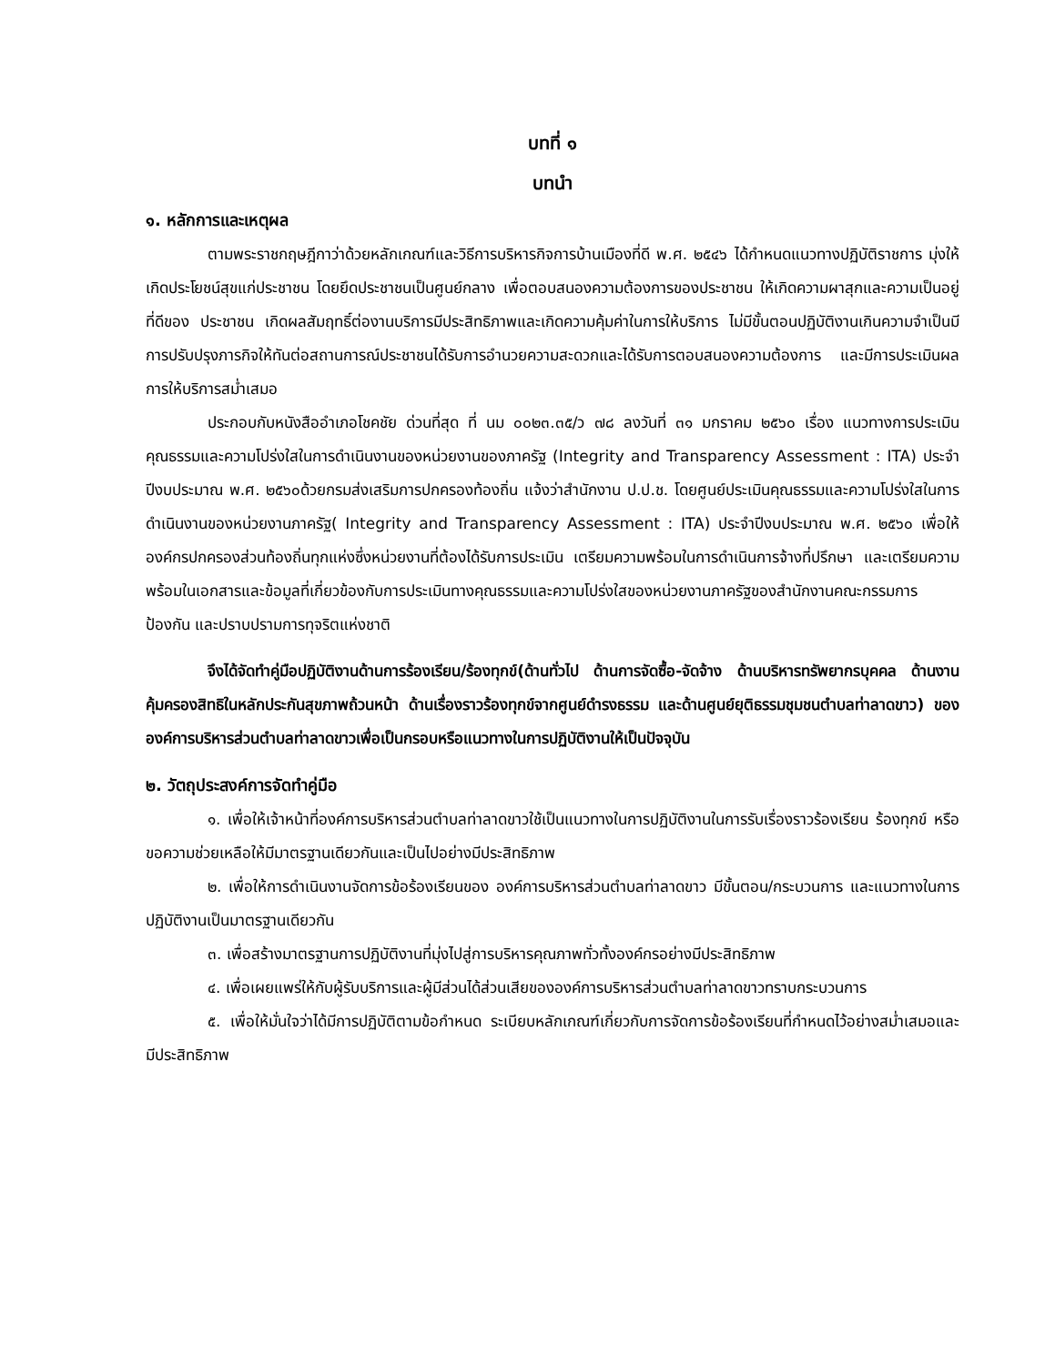บทที่ ๑
บทนำ
๑. หลักการและเหตุผล
ตามพระราชกฤษฎีกาว่าด้วยหลักเกณฑ์และวิธีการบริหารกิจการบ้านเมืองที่ดี พ.ศ. ๒๕๔๖ ได้กำหนดแนวทางปฏิบัติราชการ มุ่งให้เกิดประโยชน์สุขแก่ประชาชน โดยยึดประชาชนเป็นศูนย์กลาง เพื่อตอบสนองความต้องการของประชาชน ให้เกิดความผาสุกและความเป็นอยู่ที่ดีของ ประชาชน เกิดผลสัมฤทธิ์ต่องานบริการมีประสิทธิภาพและเกิดความคุ้มค่าในการให้บริการ ไม่มีขั้นตอนปฏิบัติงานเกินความจำเป็นมีการปรับปรุงภารกิจให้ทันต่อสถานการณ์ประชาชนได้รับการอำนวยความสะดวกและได้รับการตอบสนองความต้องการ และมีการประเมินผลการให้บริการสม่ำเสมอ
ประกอบกับหนังสืออำเภอโชคชัย ด่วนที่สุด ที่ นม ๐๐๒๓.๓๕/ว ๗๘ ลงวันที่ ๓๑ มกราคม ๒๕๖๐ เรื่อง แนวทางการประเมินคุณธรรมและความโปร่งใสในการดำเนินงานของหน่วยงานของภาครัฐ (Integrity and Transparency Assessment : ITA) ประจำปีงบประมาณ พ.ศ. ๒๕๖๐ด้วยกรมส่งเสริมการปกครองท้องถิ่น แจ้งว่าสำนักงาน ป.ป.ช. โดยศูนย์ประเมินคุณธรรมและความโปร่งใสในการดำเนินงานของหน่วยงานภาครัฐ( Integrity and Transparency Assessment : ITA) ประจำปีงบประมาณ พ.ศ. ๒๕๖๐ เพื่อให้องค์กรปกครองส่วนท้องถิ่นทุกแห่งซึ่งหน่วยงานที่ต้องได้รับการประเมิน เตรียมความพร้อมในการดำเนินการจ้างที่ปรึกษา และเตรียมความพร้อมในเอกสารและข้อมูลที่เกี่ยวข้องกับการประเมินทางคุณธรรมและความโปร่งใสของหน่วยงานภาครัฐของสำนักงานคณะกรรมการป้องกัน และปราบปรามการทุจริตแห่งชาติ
จึงได้จัดทำคู่มือปฏิบัติงานด้านการร้องเรียน/ร้องทุกข์(ด้านทั่วไป ด้านการจัดซื้อ-จัดจ้าง ด้านบริหารทรัพยากรบุคคล ด้านงานคุ้มครองสิทธิในหลักประกันสุขภาพถ้วนหน้า ด้านเรื่องราวร้องทุกข์จากศูนย์ดำรงธรรม และด้านศูนย์ยุติธรรมชุมชนตำบลท่าลาดขาว) ขององค์การบริหารส่วนตำบลท่าลาดขาวเพื่อเป็นกรอบหรือแนวทางในการปฏิบัติงานให้เป็นปัจจุบัน
๒. วัตถุประสงค์การจัดทำคู่มือ
๑. เพื่อให้เจ้าหน้าที่องค์การบริหารส่วนตำบลท่าลาดขาวใช้เป็นแนวทางในการปฏิบัติงานในการรับเรื่องราวร้องเรียน ร้องทุกข์ หรือขอความช่วยเหลือให้มีมาตรฐานเดียวกันและเป็นไปอย่างมีประสิทธิภาพ
๒. เพื่อให้การดำเนินงานจัดการข้อร้องเรียนของ องค์การบริหารส่วนตำบลท่าลาดขาว มีขั้นตอน/กระบวนการ และแนวทางในการปฏิบัติงานเป็นมาตรฐานเดียวกัน
๓. เพื่อสร้างมาตรฐานการปฏิบัติงานที่มุ่งไปสู่การบริหารคุณภาพทั่วทั้งองค์กรอย่างมีประสิทธิภาพ
๔. เพื่อเผยแพร่ให้กับผู้รับบริการและผู้มีส่วนได้ส่วนเสียขององค์การบริหารส่วนตำบลท่าลาดขาวทราบกระบวนการ
๕. เพื่อให้มั่นใจว่าได้มีการปฏิบัติตามข้อกำหนด ระเบียบหลักเกณฑ์เกี่ยวกับการจัดการข้อร้องเรียนที่กำหนดไว้อย่างสม่ำเสมอและมีประสิทธิภาพ